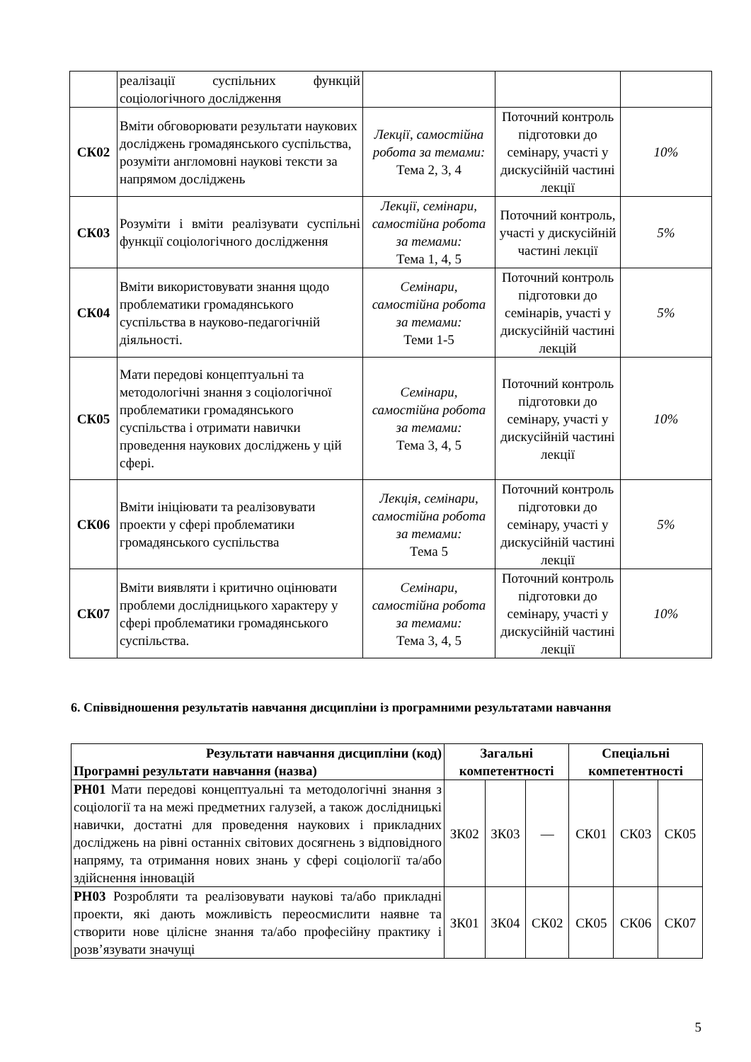| | реалізації суспільних функцій соціологічного дослідження | | | |
| СК02 | Вміти обговорювати результати наукових досліджень громадянського суспільства, розуміти англомовні наукові тексти за напрямом досліджень | Лекції, самостійна робота за темами: Тема 2, 3, 4 | Поточний контроль підготовки до семінару, участі у дискусійній частині лекції | 10% |
| СК03 | Розуміти і вміти реалізувати суспільні функції соціологічного дослідження | Лекції, семінари, самостійна робота за темами: Тема 1, 4, 5 | Поточний контроль, участі у дискусійній частині лекції | 5% |
| СК04 | Вміти використовувати знання щодо проблематики громадянського суспільства в науково-педагогічній діяльності. | Семінари, самостійна робота за темами: Теми 1-5 | Поточний контроль підготовки до семінарів, участі у дискусійній частині лекцій | 5% |
| СК05 | Мати передові концептуальні та методологічні знання з соціологічної проблематики громадянського суспільства і отримати навички проведення наукових досліджень у цій сфері. | Семінари, самостійна робота за темами: Тема 3, 4, 5 | Поточний контроль підготовки до семінару, участі у дискусійній частині лекції | 10% |
| СК06 | Вміти ініціювати та реалізовувати проекти у сфері проблематики громадянського суспільства | Лекція, семінари, самостійна робота за темами: Тема 5 | Поточний контроль підготовки до семінару, участі у дискусійній частині лекції | 5% |
| СК07 | Вміти виявляти і критично оцінювати проблеми дослідницького характеру у сфері проблематики громадянського суспільства. | Семінари, самостійна робота за темами: Тема 3, 4, 5 | Поточний контроль підготовки до семінару, участі у дискусійній частині лекції | 10% |
6. Співвідношення результатів навчання дисципліни із програмними результатами навчання
| Результати навчання дисципліни (код) Програмні результати навчання (назва) | Загальні компетентності | | | Спеціальні компетентності | | |
| --- | --- | --- | --- | --- | --- | --- |
| РН01 Мати передові концептуальні та методологічні знання з соціології та на межі предметних галузей, а також дослідницькі навички, достатні для проведення наукових і прикладних досліджень на рівні останніх світових досягнень з відповідного напряму, та отримання нових знань у сфері соціології та/або здійснення інновацій | ЗК02 | ЗК03 | — | СК01 | СК03 | СК05 |
| РН03 Розробляти та реалізовувати наукові та/або прикладні проекти, які дають можливість переосмислити наявне та створити нове цілісне знання та/або професійну практику і розв’язувати значущі | ЗК01 | ЗК04 | СК02 | СК05 | СК06 | СК07 |
5